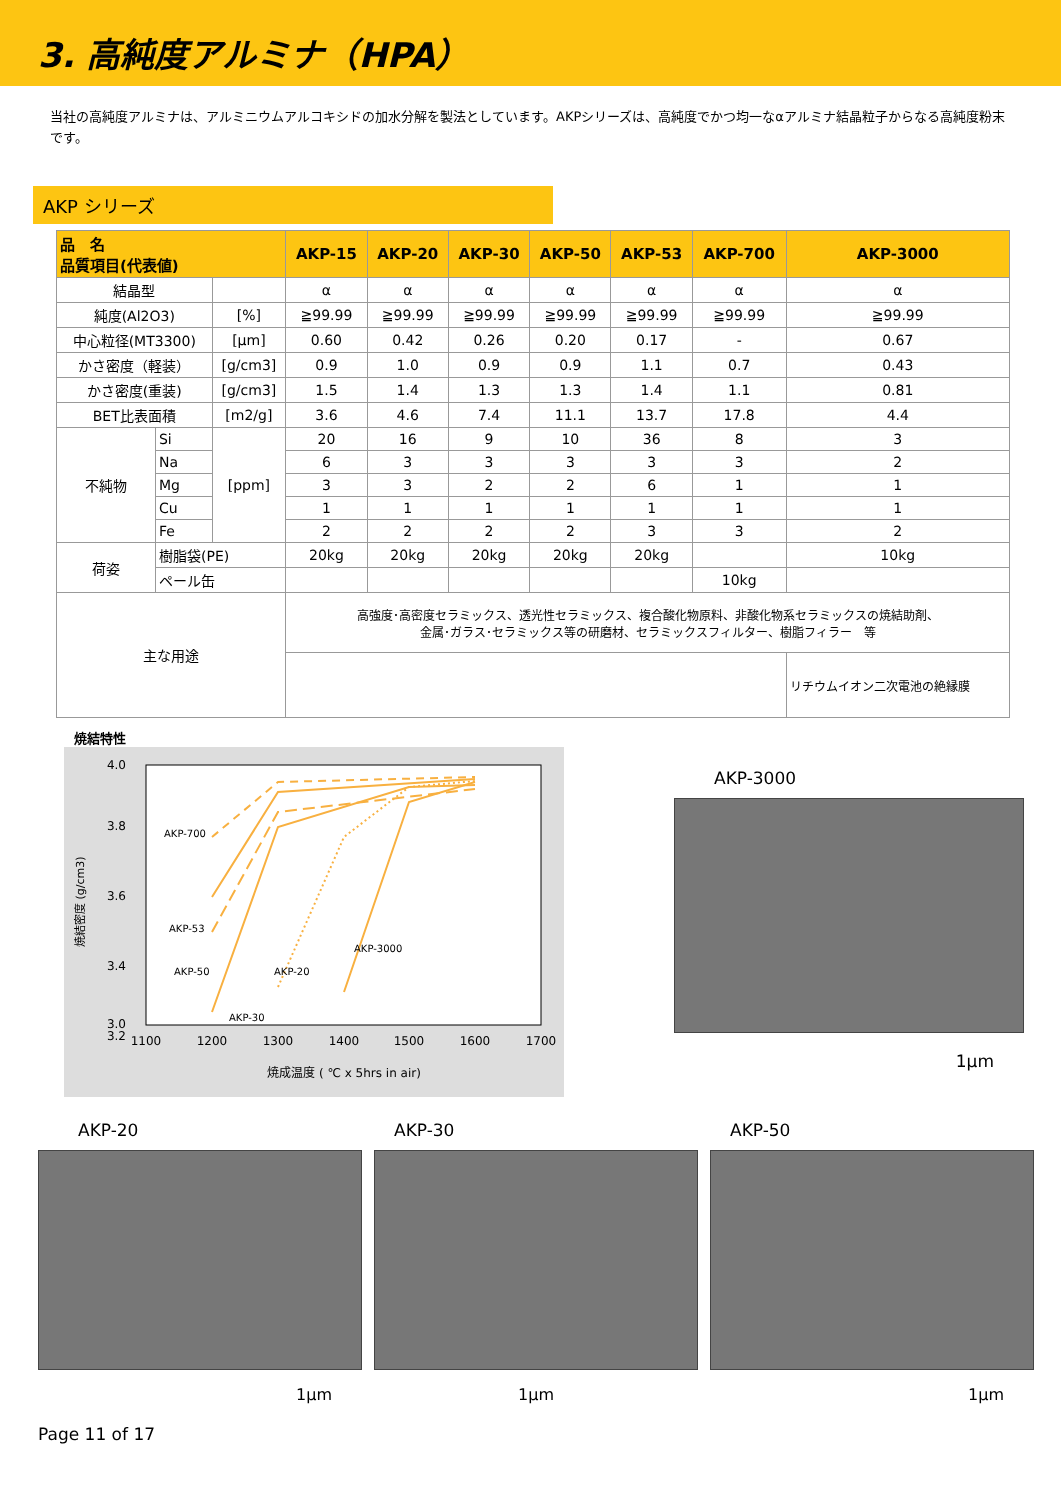3. 高純度アルミナ（HPA）
当社の高純度アルミナは、アルミニウムアルコキシドの加水分解を製法としています。AKPシリーズは、高純度でかつ均一なαアルミナ結晶粒子からなる高純度粉末です。
AKP シリーズ
| 品 名 品質項目(代表値) | | | AKP-15 | AKP-20 | AKP-30 | AKP-50 | AKP-53 | AKP-700 | AKP-3000 |
| --- | --- | --- | --- | --- | --- | --- | --- | --- | --- |
| 結晶型 | | | α | α | α | α | α | α | α |
| 純度(Al2O3) | | [%] | ≧99.99 | ≧99.99 | ≧99.99 | ≧99.99 | ≧99.99 | ≧99.99 | ≧99.99 |
| 中心粒径(MT3300) | | [μm] | 0.60 | 0.42 | 0.26 | 0.20 | 0.17 | - | 0.67 |
| かさ密度（軽装） | | [g/cm3] | 0.9 | 1.0 | 0.9 | 0.9 | 1.1 | 0.7 | 0.43 |
| かさ密度(重装) | | [g/cm3] | 1.5 | 1.4 | 1.3 | 1.3 | 1.4 | 1.1 | 0.81 |
| BET比表面積 | | [m2/g] | 3.6 | 4.6 | 7.4 | 11.1 | 13.7 | 17.8 | 4.4 |
| 不純物 | Si | [ppm] | 20 | 16 | 9 | 10 | 36 | 8 | 3 |
| | Na | | 6 | 3 | 3 | 3 | 3 | 3 | 2 |
| | Mg | | 3 | 3 | 2 | 2 | 6 | 1 | 1 |
| | Cu | | 1 | 1 | 1 | 1 | 1 | 1 | 1 |
| | Fe | | 2 | 2 | 2 | 2 | 3 | 3 | 2 |
| 荷姿 | 樹脂袋(PE) | | 20kg | 20kg | 20kg | 20kg | 20kg | | 10kg |
| | ペール缶 | | | | | | | 10kg | |
| 主な用途 | | | 高強度･高密度セラミックス、透光性セラミックス、複合酸化物原料、非酸化物系セラミックスの焼結助剤、 金属･ガラス･セラミックス等の研磨材、セラミックスフィルター、樹脂フィラー 等 | | | | | | |
| | | | | | | | | | リチウムイオン二次電池の絶縁膜 |
焼結特性
4.0
3.8
3.6
3.4
3.2
3.0
1100
1200
1300
1400
1500
1600
1700
焼成温度 ( ℃ x 5hrs in air)
焼結密度 (g/cm3)
AKP-700
AKP-53
AKP-50
AKP-20
AKP-3000
AKP-30
AKP-3000
1μm
AKP-20
1μm
AKP-30
1μm
AKP-50
1μm
Page 11 of 17